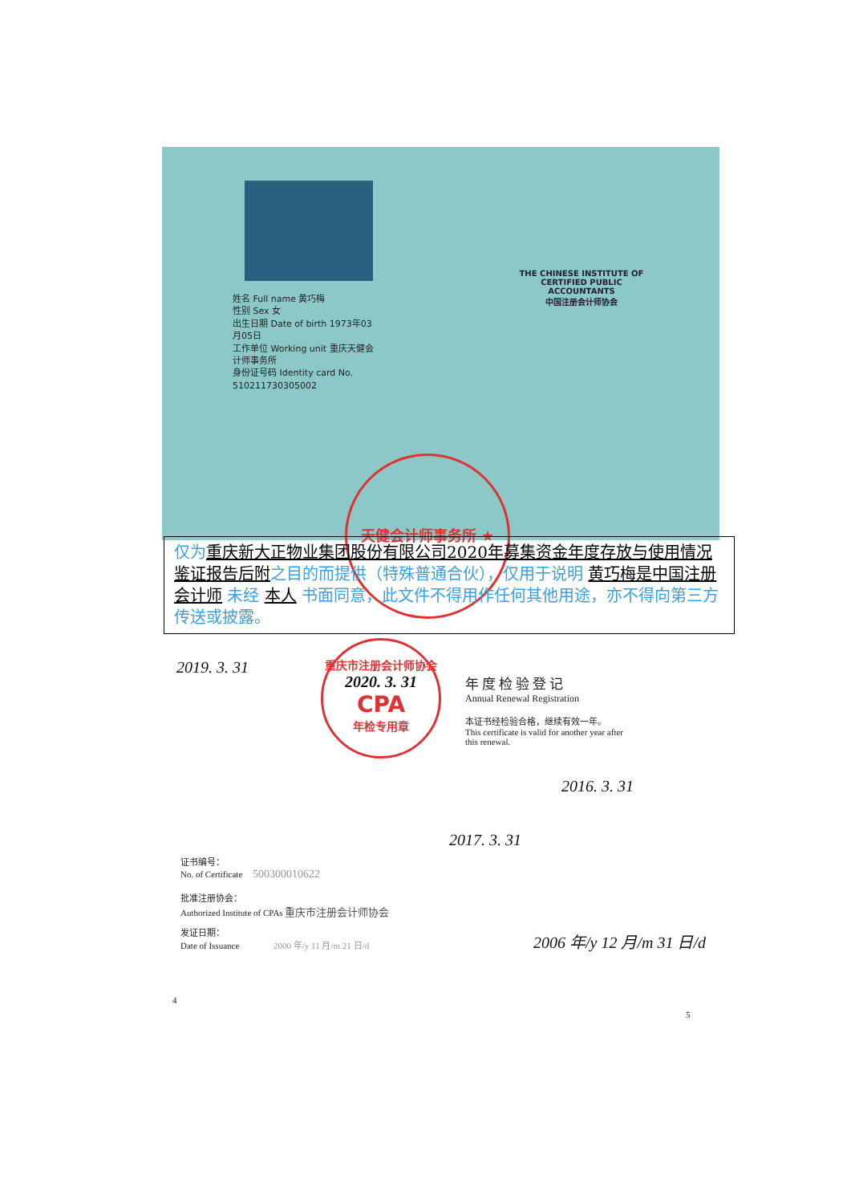姓名 Full name 黄巧梅
性别 Sex 女
出生日期 Date of birth 1973年03月05日
工作单位 Working unit 重庆天健会计师事务所
身份证号码 Identity card No. 510211730305002
THE CHINESE INSTITUTE OF CERTIFIED PUBLIC ACCOUNTANTS
中国注册会计师协会
天健会计师事务所 ★
仅为 重庆新大正物业集团股份有限公司2020年募集资金年度存放与使用情况鉴证报告后附之目的而提供（特殊普通合伙），仅用于说明 黄巧梅是中国注册会计师 未经 本人 书面同意，此文件不得用作任何其他用途，亦不得向第三方传送或披露。
2019. 3. 31
重庆市注册会计师协会
2020. 3. 31
CPA
年检专用章
年度检验登记
Annual Renewal Registration
本证书经检验合格，继续有效一年。
This certificate is valid for another year after
this renewal.
2016. 3. 31
2017. 3. 31
证书编号：
No. of Certificate 500300010622
批准注册协会：
Authorized Institute of CPAs 重庆市注册会计师协会
发证日期：
Date of Issuance 2000 年/y 11 月/m 21 日/d
2006 年/y 12 月/m 31 日/d
4
5